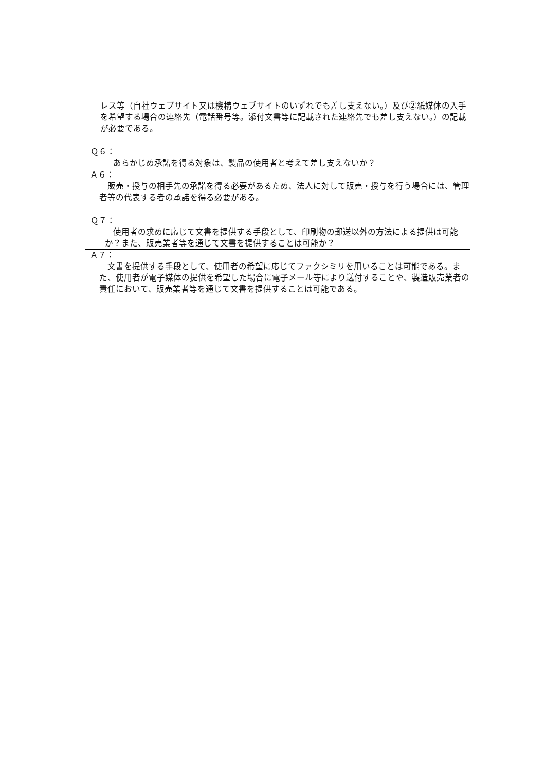レス等（自社ウェブサイト又は機構ウェブサイトのいずれでも差し支えない。）及び②紙媒体の入手を希望する場合の連絡先（電話番号等。添付文書等に記載された連絡先でも差し支えない。）の記載が必要である。
Ｑ６：
　あらかじめ承諾を得る対象は、製品の使用者と考えて差し支えないか？
Ａ６：
　販売・授与の相手先の承諾を得る必要があるため、法人に対して販売・授与を行う場合には、管理者等の代表する者の承諾を得る必要がある。
Ｑ７：
　使用者の求めに応じて文書を提供する手段として、印刷物の郵送以外の方法による提供は可能か？また、販売業者等を通じて文書を提供することは可能か？
Ａ７：
　文書を提供する手段として、使用者の希望に応じてファクシミリを用いることは可能である。また、使用者が電子媒体の提供を希望した場合に電子メール等により送付することや、製造販売業者の責任において、販売業者等を通じて文書を提供することは可能である。